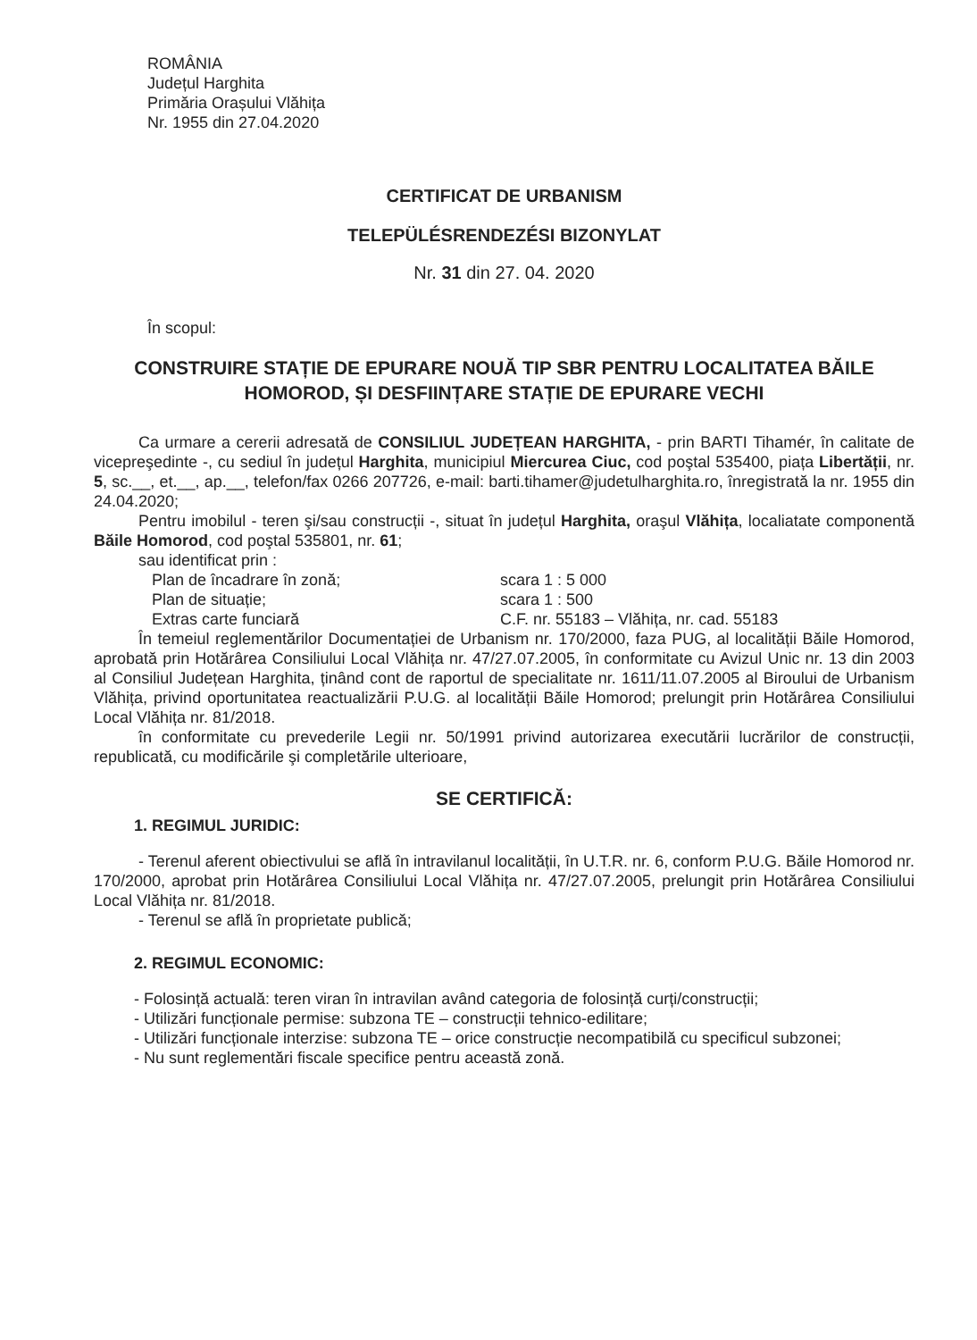ROMÂNIA
Județul Harghita
Primăria Orașului Vlăhița
Nr. 1955 din 27.04.2020
CERTIFICAT DE URBANISM
TELEPÜLÉSRENDEZÉSI BIZONYLAT
Nr. 31 din 27. 04. 2020
În scopul:
CONSTRUIRE STAȚIE DE EPURARE NOUĂ TIP SBR PENTRU LOCALITATEA BĂILE HOMOROD, ȘI DESFIINȚARE STAȚIE DE EPURARE VECHI
Ca urmare a cererii adresată de CONSILIUL JUDEȚEAN HARGHITA, - prin BARTI Tihamér, în calitate de vicepreşedinte -, cu sediul în județul Harghita, municipiul Miercurea Ciuc, cod poştal 535400, piața Libertății, nr. 5, sc.__, et.__, ap.__, telefon/fax 0266 207726, e-mail: barti.tihamer@judetulharghita.ro, înregistrată la nr. 1955 din 24.04.2020;
Pentru imobilul - teren şi/sau construcții -, situat în județul Harghita, oraşul Vlăhița, localiatate componentă Băile Homorod, cod poştal 535801, nr. 61;
sau identificat prin :
Plan de încadrare în zonă; scara 1 : 5 000 Plan de situație; scara 1 : 500 Extras carte funciară C.F. nr. 55183 – Vlăhița, nr. cad. 55183
În temeiul reglementărilor Documentației de Urbanism nr. 170/2000, faza PUG, al localității Băile Homorod, aprobată prin Hotărârea Consiliului Local Vlăhița nr. 47/27.07.2005, în conformitate cu Avizul Unic nr. 13 din 2003 al Consiliul Județean Harghita, ținând cont de raportul de specialitate nr. 1611/11.07.2005 al Biroului de Urbanism Vlăhița, privind oportunitatea reactualizării P.U.G. al localității Băile Homorod; prelungit prin Hotărârea Consiliului Local Vlăhița nr. 81/2018.
în conformitate cu prevederile Legii nr. 50/1991 privind autorizarea executării lucrărilor de construcții, republicată, cu modificările şi completările ulterioare,
SE CERTIFICĂ:
1. REGIMUL JURIDIC:
- Terenul aferent obiectivului se află în intravilanul localității, în U.T.R. nr. 6, conform P.U.G. Băile Homorod nr. 170/2000, aprobat prin Hotărârea Consiliului Local Vlăhița nr. 47/27.07.2005, prelungit prin Hotărârea Consiliului Local Vlăhița nr. 81/2018.
- Terenul se află în proprietate publică;
2. REGIMUL ECONOMIC:
- Folosință actuală: teren viran în intravilan având categoria de folosință curți/construcții;
- Utilizări funcționale permise: subzona TE – construcții tehnico-edilitare;
- Utilizări funcționale interzise: subzona TE – orice construcție necompatibilă cu specificul subzonei;
- Nu sunt reglementări fiscale specifice pentru această zonă.